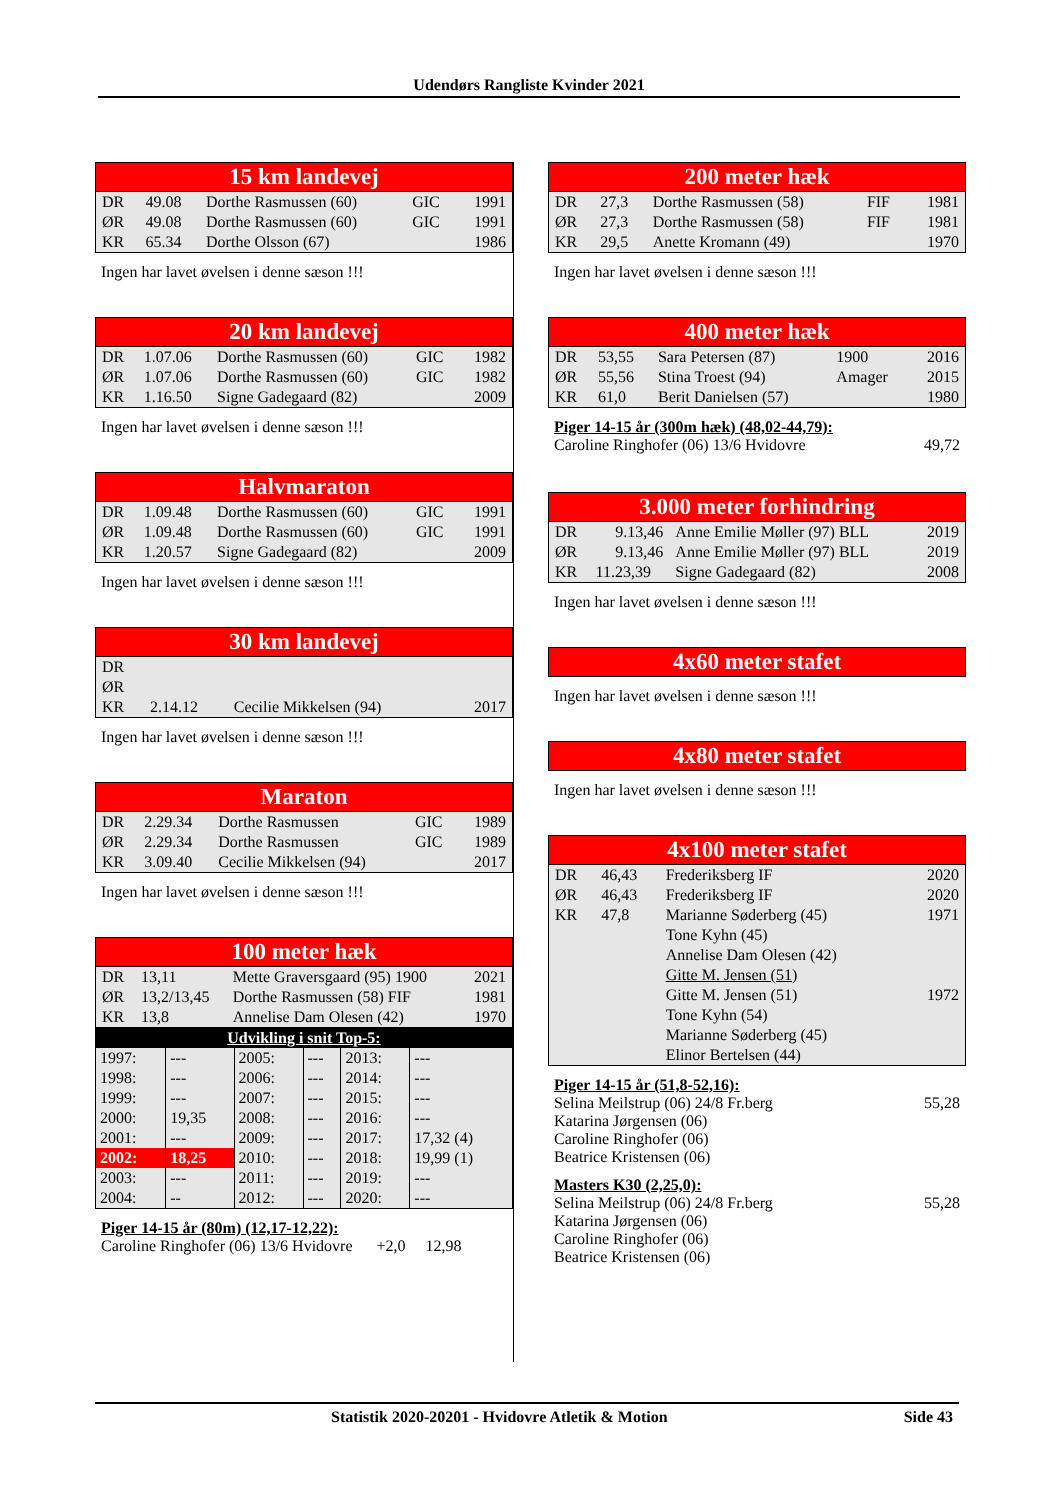Udendørs Rangliste Kvinder 2021
| 15 km landevej | | | | |
| DR | 49.08 | Dorthe Rasmussen (60) | GIC | 1991 |
| ØR | 49.08 | Dorthe Rasmussen (60) | GIC | 1991 |
| KR | 65.34 | Dorthe Olsson (67) | | 1986 |
Ingen har lavet øvelsen i denne sæson !!!
| 20 km landevej | | | | |
| DR | 1.07.06 | Dorthe Rasmussen (60) | GIC | 1982 |
| ØR | 1.07.06 | Dorthe Rasmussen (60) | GIC | 1982 |
| KR | 1.16.50 | Signe Gadegaard (82) | | 2009 |
Ingen har lavet øvelsen i denne sæson !!!
| Halvmaraton | | | | |
| DR | 1.09.48 | Dorthe Rasmussen (60) | GIC | 1991 |
| ØR | 1.09.48 | Dorthe Rasmussen (60) | GIC | 1991 |
| KR | 1.20.57 | Signe Gadegaard (82) | | 2009 |
Ingen har lavet øvelsen i denne sæson !!!
| 30 km landevej | | | |
| DR | | | |
| ØR | | | |
| KR | 2.14.12 | Cecilie Mikkelsen (94) | 2017 |
Ingen har lavet øvelsen i denne sæson !!!
| Maraton | | | | |
| DR | 2.29.34 | Dorthe Rasmussen | GIC | 1989 |
| ØR | 2.29.34 | Dorthe Rasmussen | GIC | 1989 |
| KR | 3.09.40 | Cecilie Mikkelsen (94) | | 2017 |
Ingen har lavet øvelsen i denne sæson !!!
| 100 meter hæk | | | |
| DR | 13,11 | Mette Graversgaard (95) 1900 | 2021 |
| ØR | 13,2/13,45 | Dorthe Rasmussen (58) FIF | 1981 |
| KR | 13,8 | Annelise Dam Olesen (42) | 1970 |
| Udvikling i snit Top-5: | | | | | |
| 1997: | --- | 2005: | --- | 2013: | --- |
| 1998: | --- | 2006: | --- | 2014: | --- |
| 1999: | --- | 2007: | --- | 2015: | --- |
| 2000: | 19,35 | 2008: | --- | 2016: | --- |
| 2001: | --- | 2009: | --- | 2017: | 17,32 (4) |
| 2002: | 18,25 | 2010: | --- | 2018: | 19,99 (1) |
| 2003: | --- | 2011: | --- | 2019: | --- |
| 2004: | -- | 2012: | --- | 2020: | --- |
Piger 14-15 år (80m) (12,17-12,22):
Caroline Ringhofer (06) 13/6 Hvidovre +2,0 12,98
| 200 meter hæk | | | | |
| DR | 27,3 | Dorthe Rasmussen (58) | FIF | 1981 |
| ØR | 27,3 | Dorthe Rasmussen (58) | FIF | 1981 |
| KR | 29,5 | Anette Kromann (49) | | 1970 |
Ingen har lavet øvelsen i denne sæson !!!
| 400 meter hæk | | | | |
| DR | 53,55 | Sara Petersen (87) | 1900 | 2016 |
| ØR | 55,56 | Stina Troest (94) | Amager | 2015 |
| KR | 61,0 | Berit Danielsen (57) | | 1980 |
Piger 14-15 år (300m hæk) (48,02-44,79):
Caroline Ringhofer (06) 13/6 Hvidovre 49,72
| 3.000 meter forhindring | | | |
| DR | 9.13,46 | Anne Emilie Møller (97) BLL | 2019 |
| ØR | 9.13,46 | Anne Emilie Møller (97) BLL | 2019 |
| KR | 11.23,39 | Signe Gadegaard (82) | 2008 |
Ingen har lavet øvelsen i denne sæson !!!
| 4x60 meter stafet |
Ingen har lavet øvelsen i denne sæson !!!
| 4x80 meter stafet |
Ingen har lavet øvelsen i denne sæson !!!
| 4x100 meter stafet | | | |
| DR | 46,43 | Frederiksberg IF | 2020 |
| ØR | 46,43 | Frederiksberg IF | 2020 |
| KR | 47,8 | Marianne Søderberg (45) | 1971 |
| | | Tone Kyhn (45) | |
| | | Annelise Dam Olesen (42) | |
| | | Gitte M. Jensen (51) | |
| | | Gitte M. Jensen (51) | 1972 |
| | | Tone Kyhn (54) | |
| | | Marianne Søderberg (45) | |
| | | Elinor Bertelsen (44) | |
Piger 14-15 år (51,8-52,16):
Selina Meilstrup (06) 24/8 Fr.berg 55,28
Katarina Jørgensen (06)
Caroline Ringhofer (06)
Beatrice Kristensen (06)
Masters K30 (2,25,0):
Selina Meilstrup (06) 24/8 Fr.berg 55,28
Katarina Jørgensen (06)
Caroline Ringhofer (06)
Beatrice Kristensen (06)
Statistik 2020-20201 - Hvidovre Atletik & Motion Side 43